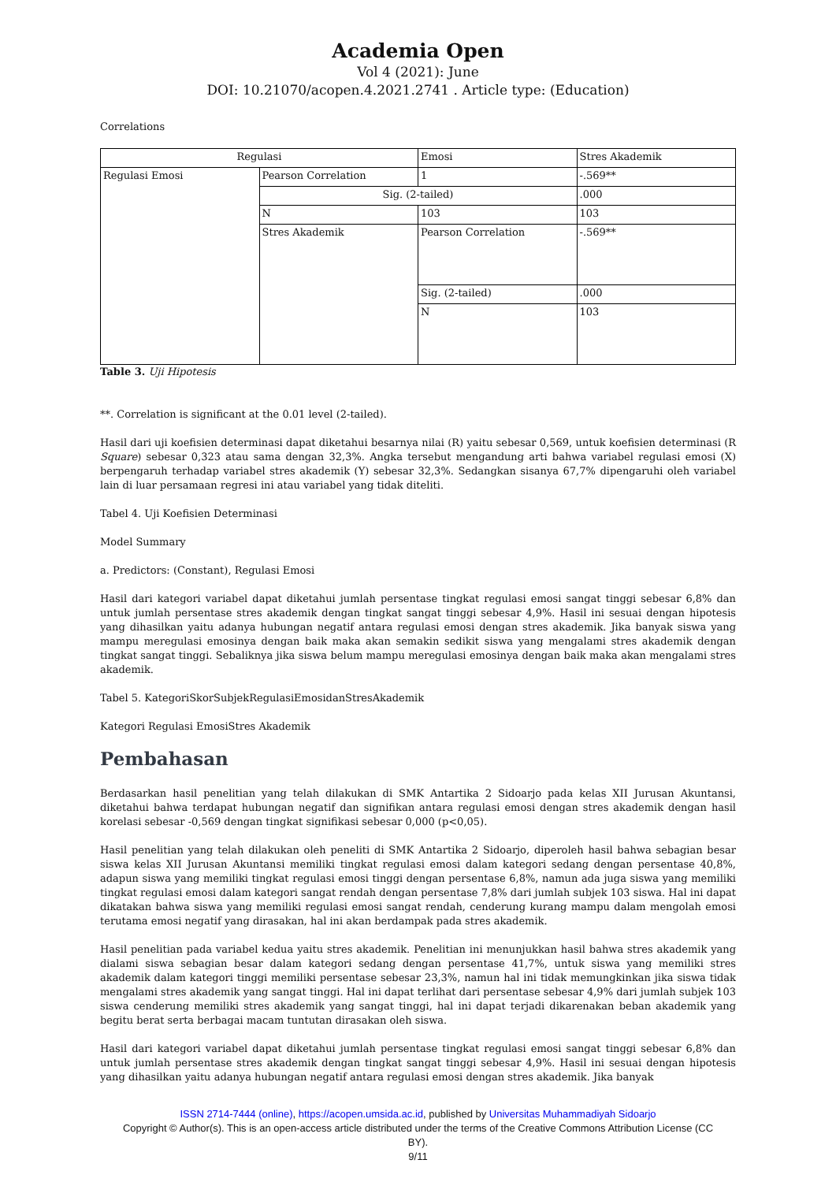Academia Open
Vol 4 (2021): June
DOI: 10.21070/acopen.4.2021.2741 . Article type: (Education)
Correlations
| Regulasi | | Emosi | Stres Akademik |
| Regulasi Emosi | Pearson Correlation | 1 | -.569** |
| | Sig. (2-tailed) | | .000 |
| | N | 103 | 103 |
| | Stres Akademik | Pearson Correlation | -.569** |
| | | Sig. (2-tailed) | .000 |
| | | N | 103 |
Table 3. Uji Hipotesis
**. Correlation is significant at the 0.01 level (2-tailed).
Hasil dari uji koefisien determinasi dapat diketahui besarnya nilai (R) yaitu sebesar 0,569, untuk koefisien determinasi (R Square) sebesar 0,323 atau sama dengan 32,3%. Angka tersebut mengandung arti bahwa variabel regulasi emosi (X) berpengaruh terhadap variabel stres akademik (Y) sebesar 32,3%. Sedangkan sisanya 67,7% dipengaruhi oleh variabel lain di luar persamaan regresi ini atau variabel yang tidak diteliti.
Tabel 4. Uji Koefisien Determinasi
Model Summary
a. Predictors: (Constant), Regulasi Emosi
Hasil dari kategori variabel dapat diketahui jumlah persentase tingkat regulasi emosi sangat tinggi sebesar 6,8% dan untuk jumlah persentase stres akademik dengan tingkat sangat tinggi sebesar 4,9%. Hasil ini sesuai dengan hipotesis yang dihasilkan yaitu adanya hubungan negatif antara regulasi emosi dengan stres akademik. Jika banyak siswa yang mampu meregulasi emosinya dengan baik maka akan semakin sedikit siswa yang mengalami stres akademik dengan tingkat sangat tinggi. Sebaliknya jika siswa belum mampu meregulasi emosinya dengan baik maka akan mengalami stres akademik.
Tabel 5. KategoriSkorSubjekRegulasiEmosidanStresAkademik
Kategori Regulasi EmosiStres Akademik
Pembahasan
Berdasarkan hasil penelitian yang telah dilakukan di SMK Antartika 2 Sidoarjo pada kelas XII Jurusan Akuntansi, diketahui bahwa terdapat hubungan negatif dan signifikan antara regulasi emosi dengan stres akademik dengan hasil korelasi sebesar -0,569 dengan tingkat signifikasi sebesar 0,000 (p<0,05).
Hasil penelitian yang telah dilakukan oleh peneliti di SMK Antartika 2 Sidoarjo, diperoleh hasil bahwa sebagian besar siswa kelas XII Jurusan Akuntansi memiliki tingkat regulasi emosi dalam kategori sedang dengan persentase 40,8%, adapun siswa yang memiliki tingkat regulasi emosi tinggi dengan persentase 6,8%, namun ada juga siswa yang memiliki tingkat regulasi emosi dalam kategori sangat rendah dengan persentase 7,8% dari jumlah subjek 103 siswa. Hal ini dapat dikatakan bahwa siswa yang memiliki regulasi emosi sangat rendah, cenderung kurang mampu dalam mengolah emosi terutama emosi negatif yang dirasakan, hal ini akan berdampak pada stres akademik.
Hasil penelitian pada variabel kedua yaitu stres akademik. Penelitian ini menunjukkan hasil bahwa stres akademik yang dialami siswa sebagian besar dalam kategori sedang dengan persentase 41,7%, untuk siswa yang memiliki stres akademik dalam kategori tinggi memiliki persentase sebesar 23,3%, namun hal ini tidak memungkinkan jika siswa tidak mengalami stres akademik yang sangat tinggi. Hal ini dapat terlihat dari persentase sebesar 4,9% dari jumlah subjek 103 siswa cenderung memiliki stres akademik yang sangat tinggi, hal ini dapat terjadi dikarenakan beban akademik yang begitu berat serta berbagai macam tuntutan dirasakan oleh siswa.
Hasil dari kategori variabel dapat diketahui jumlah persentase tingkat regulasi emosi sangat tinggi sebesar 6,8% dan untuk jumlah persentase stres akademik dengan tingkat sangat tinggi sebesar 4,9%. Hasil ini sesuai dengan hipotesis yang dihasilkan yaitu adanya hubungan negatif antara regulasi emosi dengan stres akademik. Jika banyak
ISSN 2714-7444 (online), https://acopen.umsida.ac.id, published by Universitas Muhammadiyah Sidoarjo
Copyright © Author(s). This is an open-access article distributed under the terms of the Creative Commons Attribution License (CC
BY).
9/11